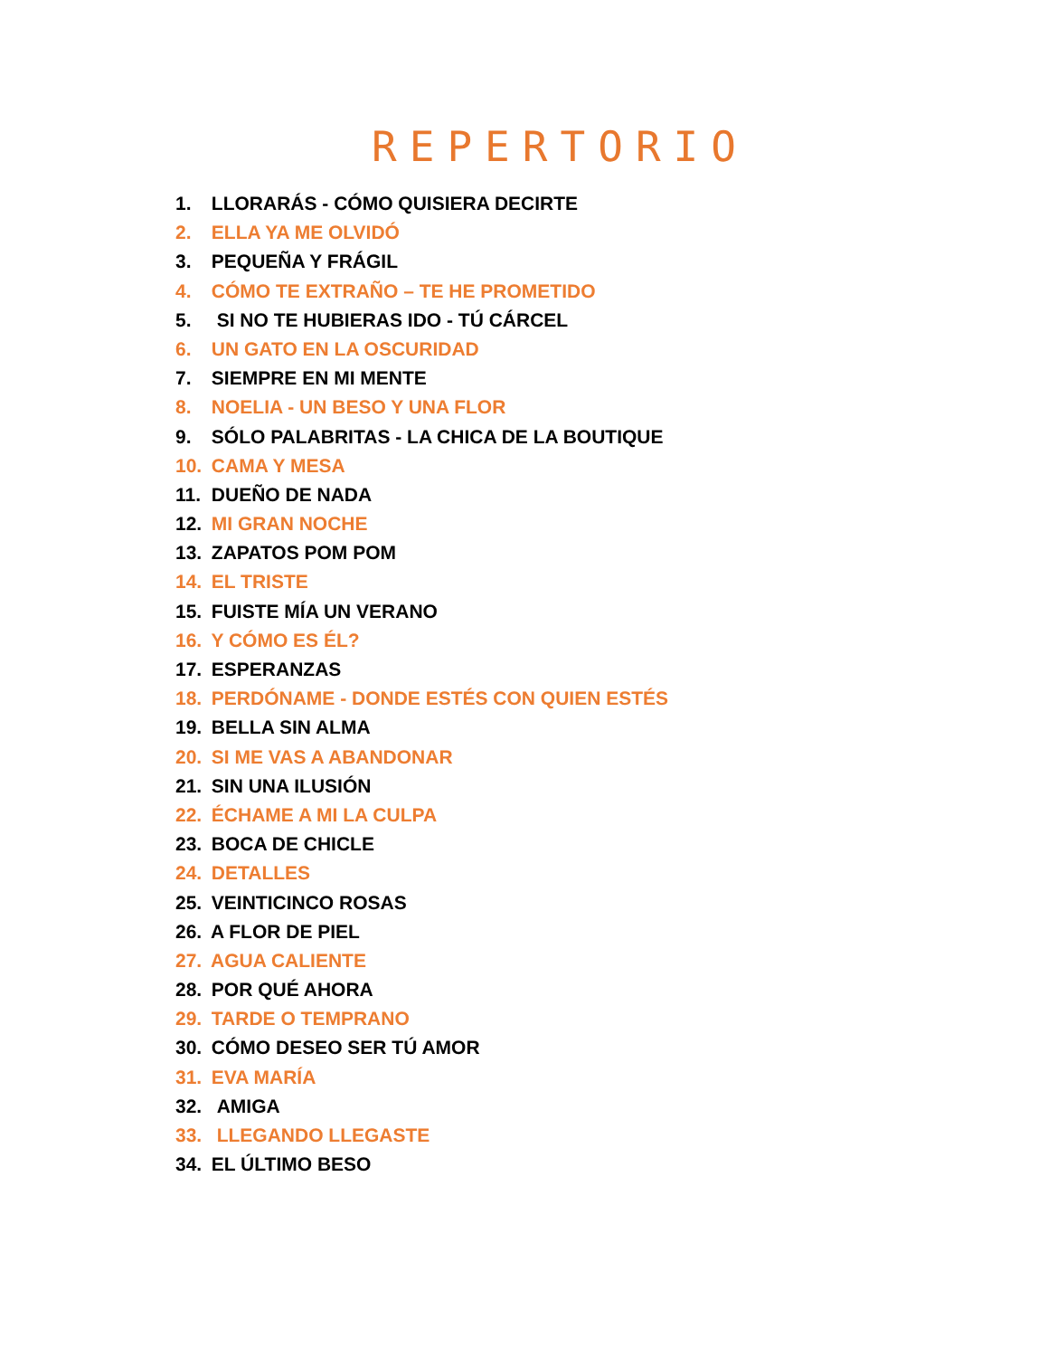REPERTORIO
1. LLORARÁS - CÓMO QUISIERA DECIRTE
2. ELLA YA ME OLVIDÓ
3. PEQUEÑA Y FRÁGIL
4. CÓMO TE EXTRAÑO – TE HE PROMETIDO
5. SI NO TE HUBIERAS IDO - TÚ CÁRCEL
6. UN GATO EN LA OSCURIDAD
7. SIEMPRE EN MI MENTE
8. NOELIA - UN BESO Y UNA FLOR
9. SÓLO PALABRITAS - LA CHICA DE LA BOUTIQUE
10. CAMA Y MESA
11. DUEÑO DE NADA
12. MI GRAN NOCHE
13. ZAPATOS POM POM
14. EL TRISTE
15. FUISTE MÍA UN VERANO
16. Y CÓMO ES ÉL?
17. ESPERANZAS
18. PERDÓNAME - DONDE ESTÉS CON QUIEN ESTÉS
19. BELLA SIN ALMA
20. SI ME VAS A ABANDONAR
21. SIN UNA ILUSIÓN
22. ÉCHAME A MI LA CULPA
23. BOCA DE CHICLE
24. DETALLES
25. VEINTICINCO ROSAS
26. A FLOR DE PIEL
27. AGUA CALIENTE
28. POR QUÉ AHORA
29. TARDE O TEMPRANO
30. CÓMO DESEO SER TÚ AMOR
31. EVA MARÍA
32. AMIGA
33. LLEGANDO LLEGASTE
34. EL ÚLTIMO BESO